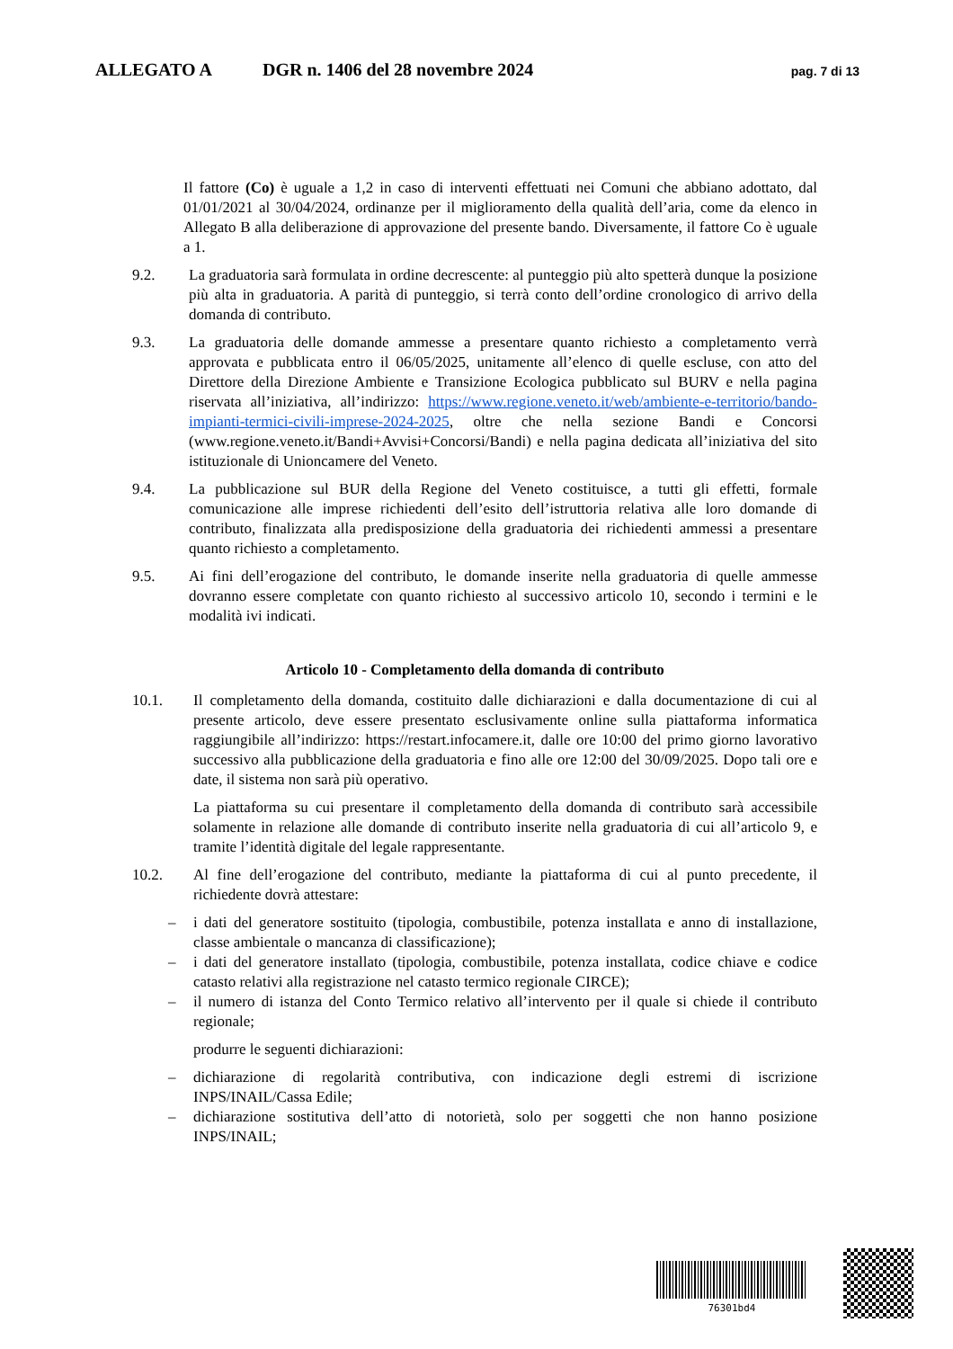ALLEGATO A DGR n. 1406 del 28 novembre 2024 pag. 7 di 13
Il fattore (Co) è uguale a 1,2 in caso di interventi effettuati nei Comuni che abbiano adottato, dal 01/01/2021 al 30/04/2024, ordinanze per il miglioramento della qualità dell’aria, come da elenco in Allegato B alla deliberazione di approvazione del presente bando. Diversamente, il fattore Co è uguale a 1.
9.2. La graduatoria sarà formulata in ordine decrescente: al punteggio più alto spetterà dunque la posizione più alta in graduatoria. A parità di punteggio, si terrà conto dell’ordine cronologico di arrivo della domanda di contributo.
9.3. La graduatoria delle domande ammesse a presentare quanto richiesto a completamento verrà approvata e pubblicata entro il 06/05/2025, unitamente all’elenco di quelle escluse, con atto del Direttore della Direzione Ambiente e Transizione Ecologica pubblicato sul BURV e nella pagina riservata all’iniziativa, all’indirizzo: https://www.regione.veneto.it/web/ambiente-e-territorio/bando-impianti-termici-civili-imprese-2024-2025, oltre che nella sezione Bandi e Concorsi (www.regione.veneto.it/Bandi+Avvisi+Concorsi/Bandi) e nella pagina dedicata all’iniziativa del sito istituzionale di Unioncamere del Veneto.
9.4. La pubblicazione sul BUR della Regione del Veneto costituisce, a tutti gli effetti, formale comunicazione alle imprese richiedenti dell’esito dell’istruttoria relativa alle loro domande di contributo, finalizzata alla predisposizione della graduatoria dei richiedenti ammessi a presentare quanto richiesto a completamento.
9.5. Ai fini dell’erogazione del contributo, le domande inserite nella graduatoria di quelle ammesse dovranno essere completate con quanto richiesto al successivo articolo 10, secondo i termini e le modalità ivi indicati.
Articolo 10 - Completamento della domanda di contributo
10.1. Il completamento della domanda, costituito dalle dichiarazioni e dalla documentazione di cui al presente articolo, deve essere presentato esclusivamente online sulla piattaforma informatica raggiungibile all’indirizzo: https://restart.infocamere.it, dalle ore 10:00 del primo giorno lavorativo successivo alla pubblicazione della graduatoria e fino alle ore 12:00 del 30/09/2025. Dopo tali ore e date, il sistema non sarà più operativo.
La piattaforma su cui presentare il completamento della domanda di contributo sarà accessibile solamente in relazione alle domande di contributo inserite nella graduatoria di cui all’articolo 9, e tramite l’identità digitale del legale rappresentante.
10.2. Al fine dell’erogazione del contributo, mediante la piattaforma di cui al punto precedente, il richiedente dovrà attestare:
– i dati del generatore sostituito (tipologia, combustibile, potenza installata e anno di installazione, classe ambientale o mancanza di classificazione);
– i dati del generatore installato (tipologia, combustibile, potenza installata, codice chiave e codice catasto relativi alla registrazione nel catasto termico regionale CIRCE);
– il numero di istanza del Conto Termico relativo all’intervento per il quale si chiede il contributo regionale;
produrre le seguenti dichiarazioni:
– dichiarazione di regolarità contributiva, con indicazione degli estremi di iscrizione INPS/INAIL/Cassa Edile;
– dichiarazione sostitutiva dell’atto di notorietà, solo per soggetti che non hanno posizione INPS/INAIL;
76301bd4